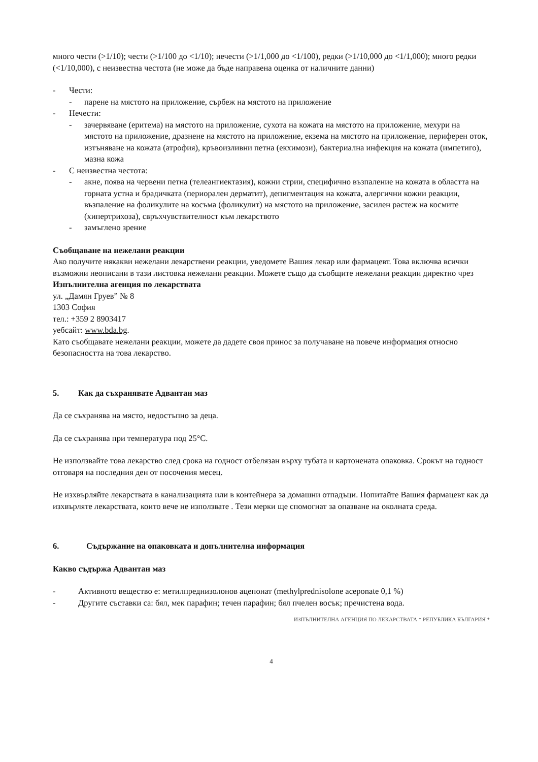много чести (>1/10); чести (>1/100 до <1/10); нечести (>1/1,000 до <1/100), редки (>1/10,000 до <1/1,000); много редки (<1/10,000), с неизвестна честота (не може да бъде направена оценка от наличните данни)
- Чести:
- парене на мястото на приложение, сърбеж на мястото на приложение
- Нечести:
- зачервяване (еритема) на мястото на приложение, сухота на кожата на мястото на приложение, мехури на мястото на приложение, дразнене на мястото на приложение, екзема на мястото на приложение, периферен оток, изтъняване на кожата (атрофия), кръвоизливни петна (екхимози), бактериална инфекция на кожата (импетиго), мазна кожа
- С неизвестна честота:
- акне, поява на червени петна (телеангиектазия), кожни стрии, специфично възпаление на кожата в областта на горната устна и брадичката (периорален дерматит), депигментация на кожата, алергични кожни реакции, възпаление на фоликулите на косъма (фоликулит) на мястото на приложение, засилен растеж на космите (хипертрихоза), свръхчувствителност към лекарството
- замъглено зрение
Съобщаване на нежелани реакции
Ако получите някакви нежелани лекарствени реакции, уведомете Вашия лекар или фармацевт. Това включва всички възможни неописани в тази листовка нежелани реакции. Можете също да съобщите нежелани реакции директно чрез
Изпълнителна агенция по лекарствата
ул. „Дамян Груев” № 8
1303 София
тел.: +359 2 8903417
уебсайт: www.bda.bg.
Като съобщавате нежелани реакции, можете да дадете своя принос за получаване на повече информация относно безопасността на това лекарство.
5. Как да съхранявате Адвантан маз
Да се съхранява на място, недостъпно за деца.
Да се съхранява при температура под 25°C.
Не използвайте това лекарство след срока на годност отбелязан върху тубата и картонената опаковка. Срокът на годност отговаря на последния ден от посочения месец.
Не изхвърляйте лекарствата в канализацията или в контейнера за домашни отпадъци. Попитайте Вашия фармацевт как да изхвърляте лекарствата, които вече не използвате . Тези мерки ще спомогнат за опазване на околната среда.
6. Съдържание на опаковката и допълнителна информация
Какво съдържа Адвантан маз
- Активното вещество е: метилпреднизолонов ацепонат (methylprednisolone aceponate 0,1 %)
- Другите съставки са: бял, мек парафин; течен парафин; бял пчелен восък; пречистена вода.
ИЗПЪЛНИТЕЛНА АГЕНЦИЯ ПО ЛЕКАРСТВАТА * РЕПУБЛИКА БЪЛГАРИЯ *
4